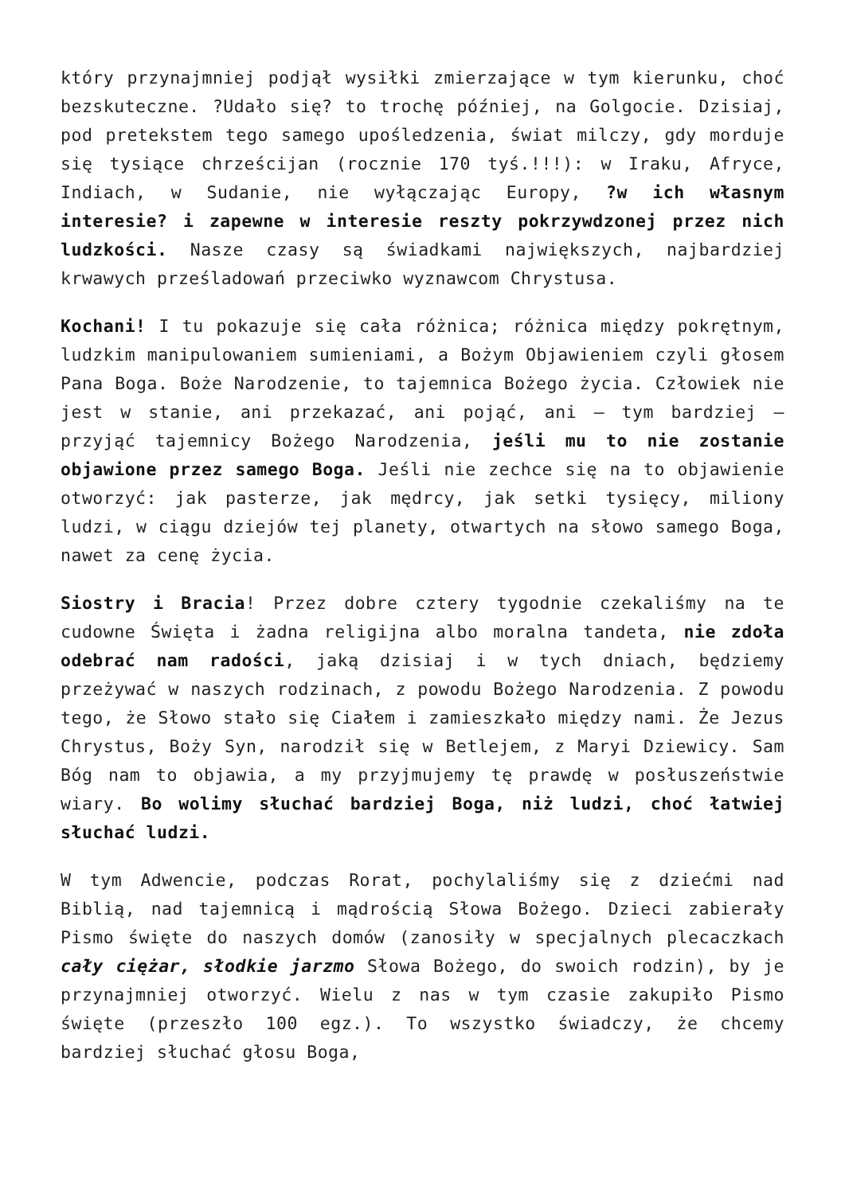który przynajmniej podjął wysiłki zmierzające w tym kierunku, choć bezskuteczne. ?Udało się? to trochę później, na Golgocie. Dzisiaj, pod pretekstem tego samego upośledzenia, świat milczy, gdy morduje się tysiące chrześcijan (rocznie 170 tyś.!!!): w Iraku, Afryce, Indiach, w Sudanie, nie wyłączając Europy, ?w ich własnym interesie? i zapewne w interesie reszty pokrzywdzonej przez nich ludzkości. Nasze czasy są świadkami największych, najbardziej krwawych prześladowań przeciwko wyznawcom Chrystusa.
Kochani! I tu pokazuje się cała różnica; różnica między pokrętnym, ludzkim manipulowaniem sumieniami, a Bożym Objawieniem czyli głosem Pana Boga. Boże Narodzenie, to tajemnica Bożego życia. Człowiek nie jest w stanie, ani przekazać, ani pojąć, ani – tym bardziej – przyjąć tajemnicy Bożego Narodzenia, jeśli mu to nie zostanie objawione przez samego Boga. Jeśli nie zechce się na to objawienie otworzyć: jak pasterze, jak mędrcy, jak setki tysięcy, miliony ludzi, w ciągu dziejów tej planety, otwartych na słowo samego Boga, nawet za cenę życia.
Siostry i Bracia! Przez dobre cztery tygodnie czekaliśmy na te cudowne Święta i żadna religijna albo moralna tandeta, nie zdoła odebrać nam radości, jaką dzisiaj i w tych dniach, będziemy przeżywać w naszych rodzinach, z powodu Bożego Narodzenia. Z powodu tego, że Słowo stało się Ciałem i zamieszkało między nami. Że Jezus Chrystus, Boży Syn, narodził się w Betlejem, z Maryi Dziewicy. Sam Bóg nam to objawia, a my przyjmujemy tę prawdę w posłuszeństwie wiary. Bo wolimy słuchać bardziej Boga, niż ludzi, choć łatwiej słuchać ludzi.
W tym Adwencie, podczas Rorat, pochylaliśmy się z dziećmi nad Biblią, nad tajemnicą i mądrością Słowa Bożego. Dzieci zabierały Pismo święte do naszych domów (zanosiły w specjalnych plecaczkach cały ciężar, słodkie jarzmo Słowa Bożego, do swoich rodzin), by je przynajmniej otworzyć. Wielu z nas w tym czasie zakupiło Pismo święte (przeszło 100 egz.). To wszystko świadczy, że chcemy bardziej słuchać głosu Boga,